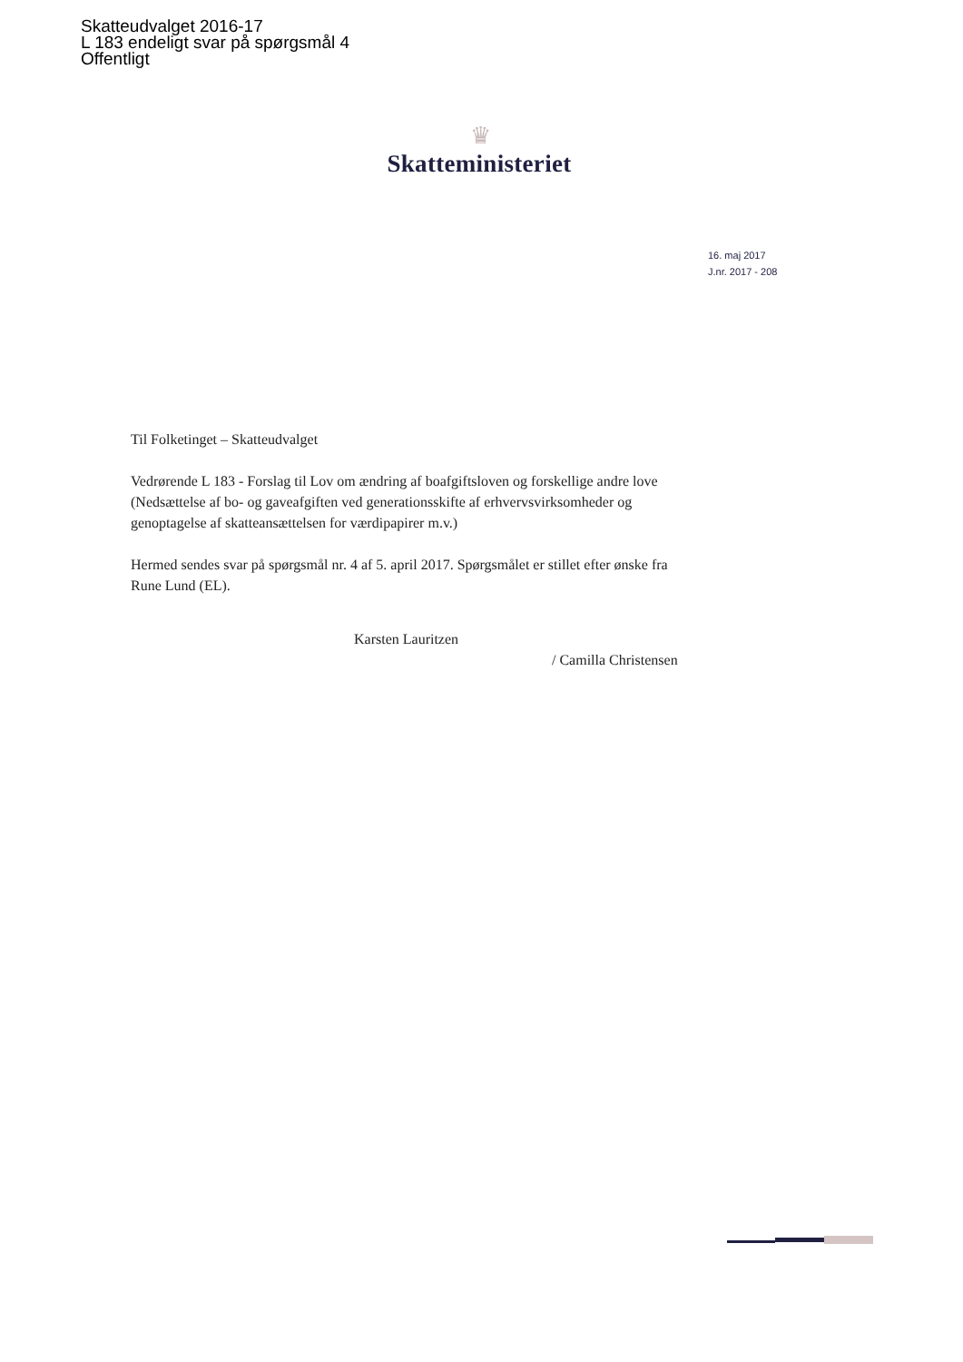Skatteudvalget 2016-17
L 183 endeligt svar på spørgsmål 4
Offentligt
♛
Skatteministeriet
16. maj 2017
J.nr. 2017 - 208
Til Folketinget – Skatteudvalget
Vedrørende L 183 - Forslag til Lov om ændring af boafgiftsloven og forskellige andre love (Nedsættelse af bo- og gaveafgiften ved generationsskifte af erhvervsvirksomheder og genoptagelse af skatteansættelsen for værdipapirer m.v.)
Hermed sendes svar på spørgsmål nr. 4 af 5. april 2017. Spørgsmålet er stillet efter ønske fra Rune Lund (EL).
Karsten Lauritzen
/ Camilla Christensen